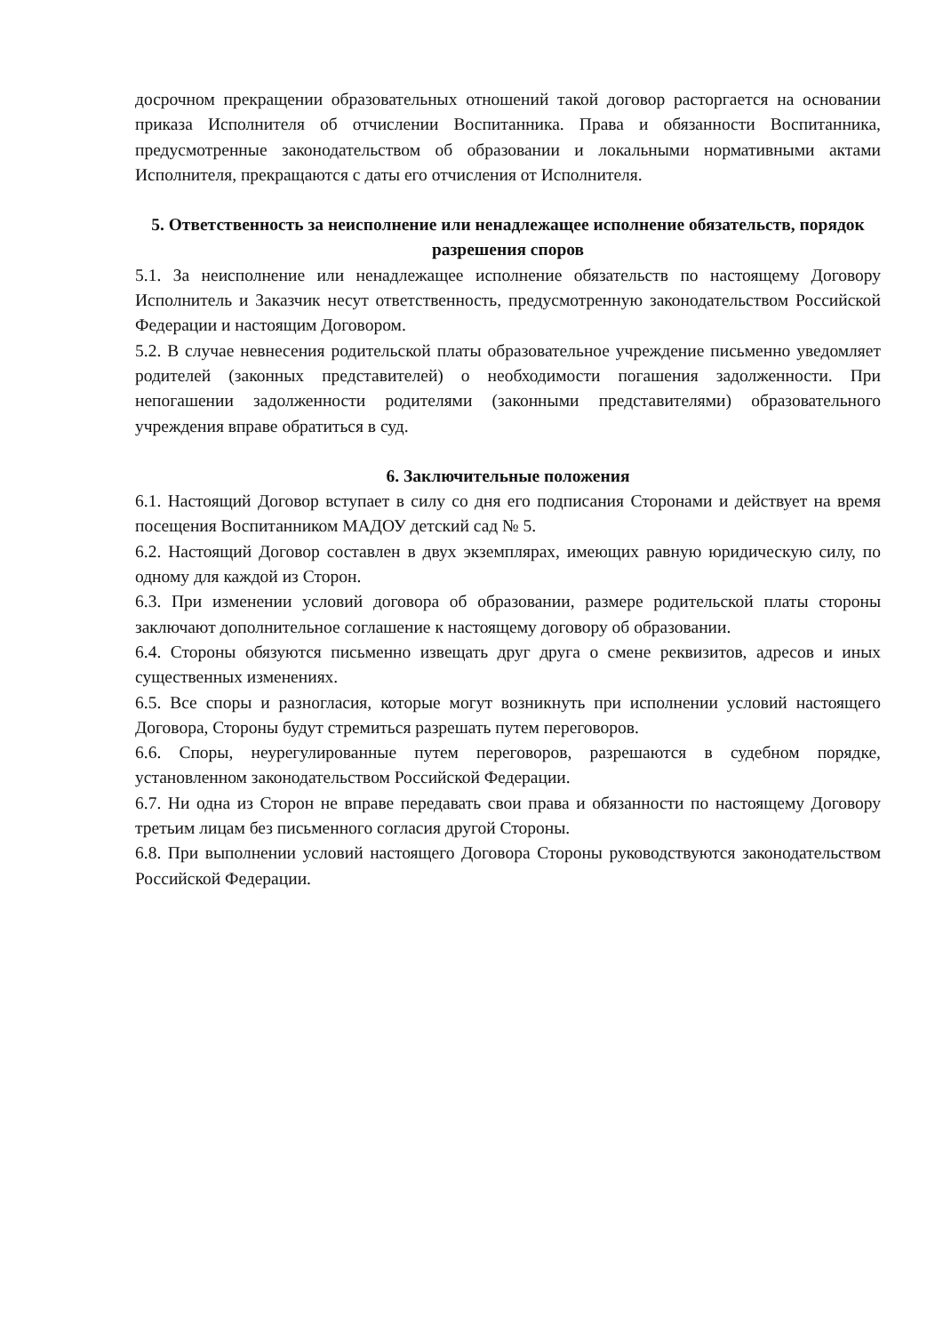досрочном прекращении образовательных отношений такой договор расторгается на основании приказа Исполнителя об отчислении Воспитанника. Права и обязанности Воспитанника, предусмотренные законодательством об образовании и локальными нормативными актами Исполнителя, прекращаются с даты его отчисления от Исполнителя.
5. Ответственность за неисполнение или ненадлежащее исполнение обязательств, порядок разрешения споров
5.1. За неисполнение или ненадлежащее исполнение обязательств по настоящему Договору Исполнитель и Заказчик несут ответственность, предусмотренную законодательством Российской Федерации и настоящим Договором.
5.2. В случае невнесения родительской платы образовательное учреждение письменно уведомляет родителей (законных представителей) о необходимости погашения задолженности. При непогашении задолженности родителями (законными представителями) образовательного учреждения вправе обратиться в суд.
6. Заключительные положения
6.1. Настоящий Договор вступает в силу со дня его подписания Сторонами и действует на время посещения Воспитанником МАДОУ детский сад № 5.
6.2. Настоящий Договор составлен в двух экземплярах, имеющих равную юридическую силу, по одному для каждой из Сторон.
6.3. При изменении условий договора об образовании, размере родительской платы стороны заключают дополнительное соглашение к настоящему договору об образовании.
6.4. Стороны обязуются письменно извещать друг друга о смене реквизитов, адресов и иных существенных изменениях.
6.5. Все споры и разногласия, которые могут возникнуть при исполнении условий настоящего Договора, Стороны будут стремиться разрешать путем переговоров.
6.6. Споры, неурегулированные путем переговоров, разрешаются в судебном порядке, установленном законодательством Российской Федерации.
6.7. Ни одна из Сторон не вправе передавать свои права и обязанности по настоящему Договору третьим лицам без письменного согласия другой Стороны.
6.8. При выполнении условий настоящего Договора Стороны руководствуются законодательством Российской Федерации.